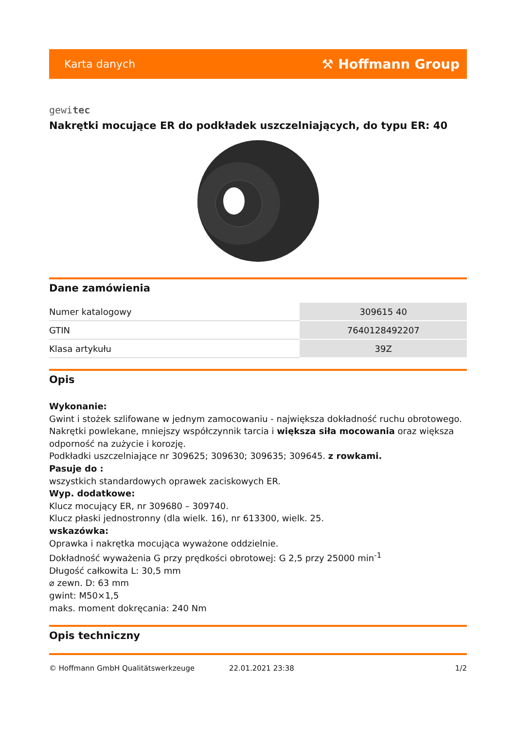Karta danych ⚒ Hoffmann Group
gewitec
Nakrętki mocujące ER do podkładek uszczelniających, do typu ER: 40
Dane zamówienia
| Numer katalogowy | 309615 40 |
| GTIN | 7640128492207 |
| Klasa artykułu | 39Z |
Opis
Wykonanie:
Gwint i stożek szlifowane w jednym zamocowaniu - największa dokładność ruchu obrotowego. Nakrętki powlekane, mniejszy współczynnik tarcia i większa siła mocowania oraz większa odporność na zużycie i korozję.
Podkładki uszczelniające nr 309625; 309630; 309635; 309645. z rowkami.
Pasuje do :
wszystkich standardowych oprawek zaciskowych ER.
Wyp. dodatkowe:
Klucz mocujący ER, nr 309680 – 309740.
Klucz płaski jednostronny (dla wielk. 16), nr 613300, wielk. 25.
wskazówka:
Oprawka i nakrętka mocująca wyważone oddzielnie.
Dokładność wyważenia G przy prędkości obrotowej: G 2,5 przy 25000 min<sup>-1</sup>
Długość całkowita L: 30,5 mm
⌀ zewn. D: 63 mm
gwint: M50×1,5
maks. moment dokręcania: 240 Nm
Opis techniczny
© Hoffmann GmbH Qualitätswerkzeuge 22.01.2021 23:38 1/2